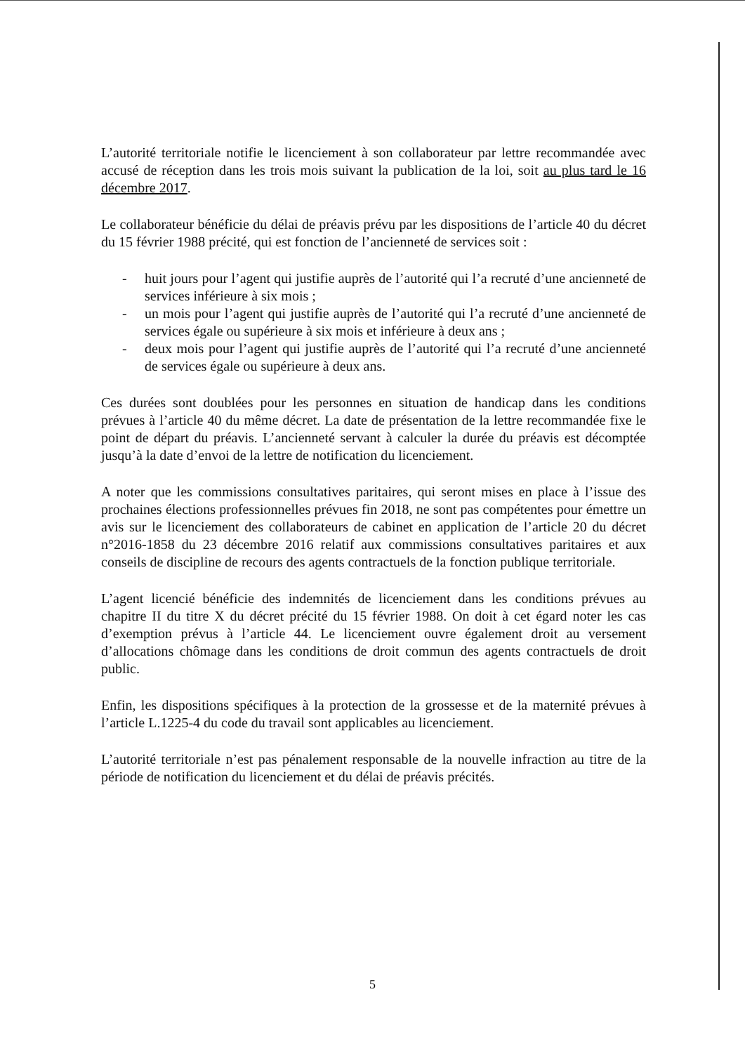L’autorité territoriale notifie le licenciement à son collaborateur par lettre recommandée avec accusé de réception dans les trois mois suivant la publication de la loi, soit au plus tard le 16 décembre 2017.
Le collaborateur bénéficie du délai de préavis prévu par les dispositions de l’article 40 du décret du 15 février 1988 précité, qui est fonction de l’ancienneté de services soit :
- huit jours pour l’agent qui justifie auprès de l’autorité qui l’a recruté d’une ancienneté de services inférieure à six mois ;
- un mois pour l’agent qui justifie auprès de l’autorité qui l’a recruté d’une ancienneté de services égale ou supérieure à six mois et inférieure à deux ans ;
- deux mois pour l’agent qui justifie auprès de l’autorité qui l’a recruté d’une ancienneté de services égale ou supérieure à deux ans.
Ces durées sont doublées pour les personnes en situation de handicap dans les conditions prévues à l’article 40 du même décret. La date de présentation de la lettre recommandée fixe le point de départ du préavis. L’ancienneté servant à calculer la durée du préavis est décomptée jusqu’à la date d’envoi de la lettre de notification du licenciement.
A noter que les commissions consultatives paritaires, qui seront mises en place à l’issue des prochaines élections professionnelles prévues fin 2018, ne sont pas compétentes pour émettre un avis sur le licenciement des collaborateurs de cabinet en application de l’article 20 du décret n°2016-1858 du 23 décembre 2016 relatif aux commissions consultatives paritaires et aux conseils de discipline de recours des agents contractuels de la fonction publique territoriale.
L’agent licencié bénéficie des indemnités de licenciement dans les conditions prévues au chapitre II du titre X du décret précité du 15 février 1988. On doit à cet égard noter les cas d’exemption prévus à l’article 44. Le licenciement ouvre également droit au versement d’allocations chômage dans les conditions de droit commun des agents contractuels de droit public.
Enfin, les dispositions spécifiques à la protection de la grossesse et de la maternité prévues à l’article L.1225-4 du code du travail sont applicables au licenciement.
L’autorité territoriale n’est pas pénalement responsable de la nouvelle infraction au titre de la période de notification du licenciement et du délai de préavis précités.
5